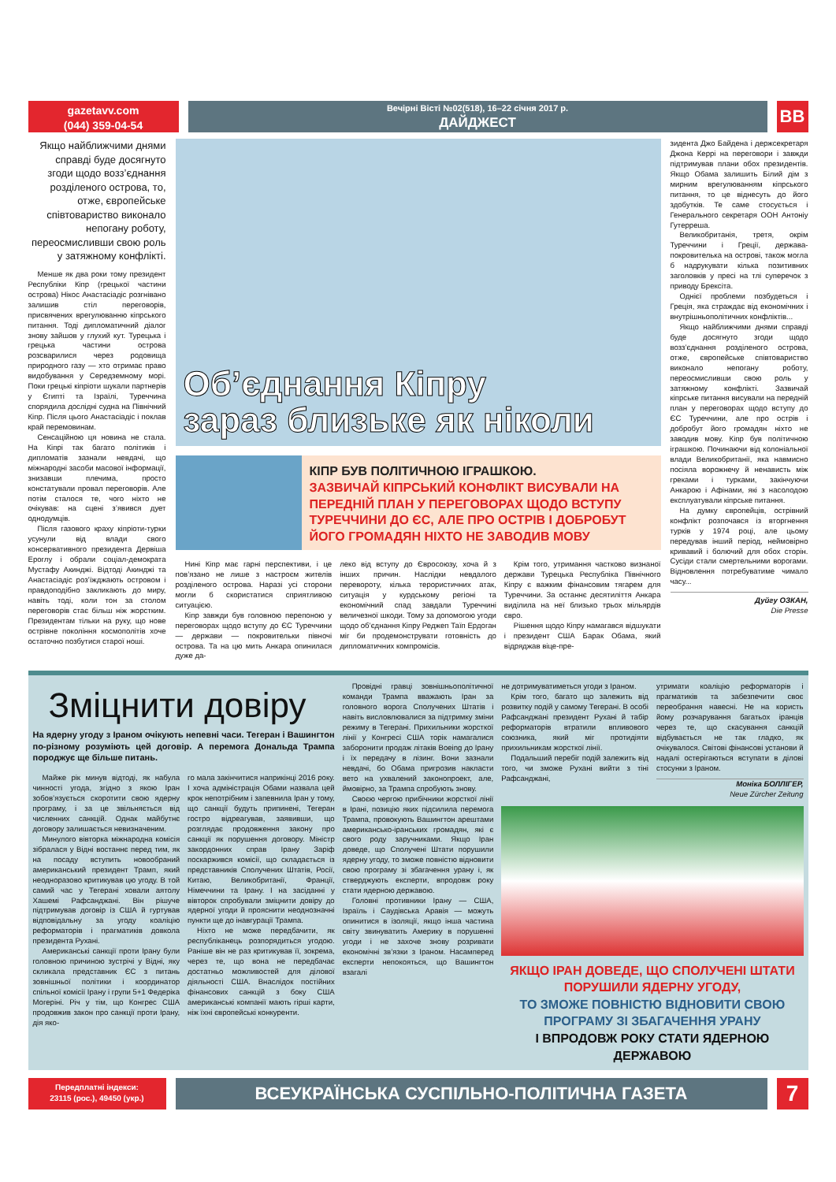gazetavv.com
(044) 359-04-54
Вечірні Вісті №02(518), 16–22 січня 2017 р.
ДАЙДЖЕСТ
ВВ
Якщо найближчими днями справді буде досягнуто згоди щодо возз’єднання розділеного острова, то, отже, європейське співтовариство виконало непогану роботу, переосмисливши свою роль у затяжному конфлікті.
Менше як два роки тому президент Республіки Кіпр (грецької частини острова) Нікос Анастасіадіс розгнівано залишив стіл переговорів, присвячених врегулюванню кіпрського питання. Тоді дипломатичний діалог знову зайшов у глухий кут. Турецька і грецька частини острова розсварилися через родовища природного газу — хто отримає право видобування у Середземному морі. Поки грецькі кіпріоти шукали партнерів у Єгипті та Ізраїлі, Туреччина спорядила дослідні судна на Північний Кіпр. Після цього Анастасіадіс і поклав край перемовинам.
Сенсаційною ця новина не стала. На Кіпрі так багато політиків і дипломатів зазнали невдачі, що міжнародні засоби масової інформації, знизавши плечима, просто констатували провал переговорів. Але потім сталося те, чого ніхто не очікував: на сцені з’явився дует однодумців.
Після газового краху кіпріоти-турки усунули від влади свого консервативного президента Дервіша Ероглу і обрали соціал-демократа Мустафу Акинджі. Відтоді Акинджі та Анастасіадіс роз’їжджають островом і правдоподібно закликають до миру, навіть тоді, коли тон за столом переговорів стає більш ніж жорстким. Президентам тільки на руку, що нове острівне покоління космополітів хоче остаточно позбутися старої ноші.
Об’єднання Кіпру
зараз близьке як ніколи
КІПР БУВ ПОЛІТИЧНОЮ ІГРАШКОЮ.
ЗАЗВИЧАЙ КІПРСЬКИЙ КОНФЛІКТ ВИСУВАЛИ НА ПЕРЕДНІЙ ПЛАН У ПЕРЕГОВОРАХ ЩОДО ВСТУПУ ТУРЕЧЧИНИ ДО ЄС, АЛЕ ПРО ОСТРІВ І ДОБРОБУТ ЙОГО ГРОМАДЯН НІХТО НЕ ЗАВОДИВ МОВУ
Нині Кіпр має гарні перспективи, і це пов’язано не лише з настроєм жителів розділеного острова. Наразі усі сторони могли б скористатися сприятливою ситуацією.
Кіпр завжди був головною перепоною у переговорах щодо вступу до ЄС Туреччини — держави — покровительки півночі острова. Та на цю мить Анкара опинилася дуже да-
леко від вступу до Євросоюзу, хоча й з інших причин. Наслідки невдалого перевороту, кілька терористичних атак, ситуація у курдському регіоні та економічний спад завдали Туреччині величезної шкоди. Тому за допомогою угоди щодо об’єднання Кіпру Реджеп Таїп Ердоган міг би продемонструвати готовність до дипломатичних компромісів.
Крім того, утримання частково визнаної держави Турецька Республіка Північного Кіпру є важким фінансовим тягарем для Туреччини. За останнє десятиліття Анкара виділила на неї близько трьох мільярдів євро.
Рішення щодо Кіпру намагався відшукати і президент США Барак Обама, який відряджав віце-пре-
зидента Джо Байдена і держсекретаря Джона Керрі на переговори і завжди підтримував плани обох президентів. Якщо Обама залишить Білий дім з мирним врегулюванням кіпрського питання, то це віднесуть до його здобутків. Те саме стосується і Генерального секретаря ООН Антоніу Гутерреша.
Великобританія, третя, окрім Туреччини і Греції, держава-покровителька на острові, також могла б надрукувати кілька позитивних заголовків у пресі на тлі суперечок з приводу Брексіта.
Однієї проблеми позбудеться і Греція, яка страждає від економічних і внутрішньополітичних конфліктів...
Якщо найближчими днями справді буде досягнуто згоди щодо возз’єднання розділеного острова, отже, європейське співтовариство виконало непогану роботу, переосмисливши свою роль у затяжному конфлікті. Зазвичай кіпрське питання висували на передній план у переговорах щодо вступу до ЄС Туреччини, але про острів і добробут його громадян ніхто не заводив мову. Кіпр був політичною іграшкою. Починаючи від колоніальної влади Великобританії, яка навмисно посіяла ворожнечу й ненависть між греками і турками, закінчуючи Анкарою і Афінами, які з насолодою експлуатували кіпрське питання.
На думку європейців, острівний конфлікт розпочався із вторгнення турків у 1974 році, але цьому передував інший період, неймовірно кривавий і болючий для обох сторін. Сусіди стали смертельними ворогами. Відновлення потребуватиме чимало часу...
Дуйгу ОЗКАН,
Die Presse
Зміцнити довіру
На ядерну угоду з Іраном очікують непевні часи. Тегеран і Вашингтон по-різному розуміють цей договір. А перемога Дональда Трампа породжує ще більше питань.
Майже рік минув відтоді, як набула чинності угода, згідно з якою Іран зобов’язується скоротити свою ядерну програму, і за це звільняється від численних санкцій. Однак майбутнє договору залишається невизначеним.
Минулого вівторка міжнародна комісія зібралася у Відні востаннє перед тим, як на посаду вступить новообраний американський президент Трамп, який неодноразово критикував цю угоду. В той самий час у Тегерані ховали аятолу Хашемі Рафсанджані. Він рішуче підтримував договір із США й гуртував відповідальну за угоду коаліцію реформаторів і прагматиків довкола президента Рухані.
Американські санкції проти Ірану були головною причиною зустрічі у Відні, яку скликала представник ЄС з питань зовнішньої політики і координатор спільної комісії Ірану і групи 5+1 Федеріка Могеріні. Річ у тім, що Конгрес США продовжив закон про санкції проти Ірану, дія яко-
го мала закінчитися наприкінці 2016 року. І хоча адміністрація Обами назвала цей крок непотрібним і запевнила Іран у тому, що санкції будуть припинені, Тегеран гостро відреагував, заявивши, що розглядає продовження закону про санкції як порушення договору. Міністр закордонних справ Ірану Заріф поскаржився комісії, що складається із представників Сполучених Штатів, Росії, Китаю, Великобританії, Франції, Німеччини та Ірану. І на засіданні у вівторок спробували зміцнити довіру до ядерної угоди й прояснити неоднозначні пункти ще до інавгурації Трампа.
Ніхто не може передбачити, як республіканець розпорядиться угодою. Раніше він не раз критикував її, зокрема, через те, що вона не передбачає достатньо можливостей для ділової діяльності США. Внаслідок постійних фінансових санкцій з боку США американські компанії мають гірші карти, ніж їхні європейські конкуренти.
Провідні гравці зовнішньополітичної команди Трампа вважають Іран за головного ворога Сполучених Штатів і навіть висловлювалися за підтримку зміни режиму в Тегерані. Прихильники жорсткої лінії у Конгресі США торік намагалися заборонити продаж літаків Boeing до Ірану і їх передачу в лізинг. Вони зазнали невдачі, бо Обама пригрозив накласти вето на ухвалений законопроект, але, ймовірно, за Трампа спробують знову.
Своєю чергою прибічники жорсткої лінії в Ірані, позицію яких підсилила перемога Трампа, провокують Вашингтон арештами американсько-іранських громадян, які є свого роду заручниками. Якщо Іран доведе, що Сполучені Штати порушили ядерну угоду, то зможе повністю відновити свою програму зі збагачення урану і, як стверджують експерти, впродовж року стати ядерною державою.
Головні противники Ірану — США, Ізраїль і Саудівська Аравія — можуть опинитися в ізоляції, якщо інша частина світу звинуватить Америку в порушенні угоди і не захоче знову розривати економічні зв’язки з Іраном. Насамперед експерти непокояться, що Вашингтон взагалі
не дотримуватиметься угоди з Іраном.
Крім того, багато що залежить від розвитку подій у самому Тегерані. В особі Рафсанджані президент Рухані й табір реформаторів втратили впливового союзника, який міг протидіяти прихильникам жорсткої лінії.
Подальший перебіг подій залежить від того, чи зможе Рухані вийти з тіні Рафсанджані,
утримати коаліцію реформаторів і прагматиків та забезпечити своє переобрання навесні. Не на користь йому розчарування багатьох іранців через те, що скасування санкцій відбувається не так гладко, як очікувалося. Світові фінансові установи й надалі остерігаються вступати в ділові стосунки з Іраном.
Моніка БОЛЛІГЕР,
Neue Zürcher Zeitung
ЯКЩО ІРАН ДОВЕДЕ, ЩО СПОЛУЧЕНІ ШТАТИ ПОРУШИЛИ ЯДЕРНУ УГОДУ,
ТО ЗМОЖЕ ПОВНІСТЮ ВІДНОВИТИ СВОЮ ПРОГРАМУ ЗІ ЗБАГАЧЕННЯ УРАНУ
І ВПРОДОВЖ РОКУ СТАТИ ЯДЕРНОЮ ДЕРЖАВОЮ
Передплатні індекси:
23115 (рос.), 49450 (укр.)
ВСЕУКРАЇНСЬКА СУСПІЛЬНО-ПОЛІТИЧНА ГАЗЕТА
7